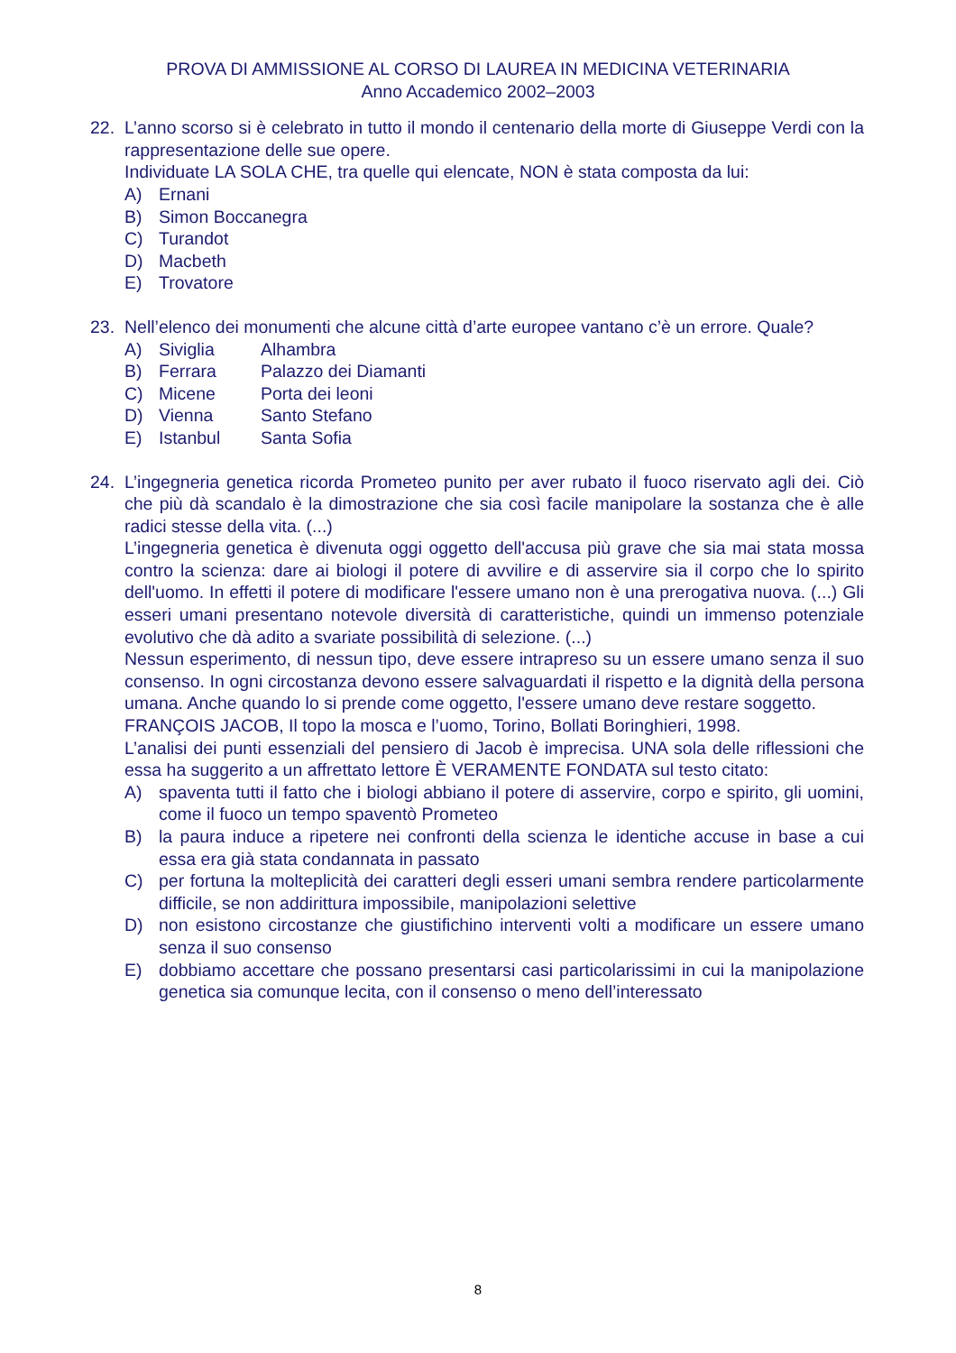PROVA DI AMMISSIONE AL CORSO DI LAUREA IN MEDICINA VETERINARIA
Anno Accademico 2002–2003
22. L’anno scorso si è celebrato in tutto il mondo il centenario della morte di Giuseppe Verdi con la rappresentazione delle sue opere.
Individuate LA SOLA CHE, tra quelle qui elencate, NON è stata composta da lui:
A) Ernani
B) Simon Boccanegra
C) Turandot
D) Macbeth
E) Trovatore
23. Nell’elenco dei monumenti che alcune città d’arte europee vantano c’è un errore. Quale?
A) Siviglia Alhambra
B) Ferrara Palazzo dei Diamanti
C) Micene Porta dei leoni
D) Vienna Santo Stefano
E) Istanbul Santa Sofia
24. L’ingegneria genetica ricorda Prometeo punito per aver rubato il fuoco riservato agli dei. Ciò che più dà scandalo è la dimostrazione che sia così facile manipolare la sostanza che è alle radici stesse della vita. (...)
L’ingegneria genetica è divenuta oggi oggetto dell'accusa più grave che sia mai stata mossa contro la scienza: dare ai biologi il potere di avvilire e di asservire sia il corpo che lo spirito dell'uomo. In effetti il potere di modificare l'essere umano non è una prerogativa nuova. (...) Gli esseri umani presentano notevole diversità di caratteristiche, quindi un immenso potenziale evolutivo che dà adito a svariate possibilità di selezione. (...)
Nessun esperimento, di nessun tipo, deve essere intrapreso su un essere umano senza il suo consenso. In ogni circostanza devono essere salvaguardati il rispetto e la dignità della persona umana. Anche quando lo si prende come oggetto, l'essere umano deve restare soggetto.
FRANÇOIS JACOB, Il topo la mosca e l’uomo, Torino, Bollati Boringhieri, 1998.
L’analisi dei punti essenziali del pensiero di Jacob è imprecisa. UNA sola delle riflessioni che essa ha suggerito a un affrettato lettore È VERAMENTE FONDATA sul testo citato:
A) spaventa tutti il fatto che i biologi abbiano il potere di asservire, corpo e spirito, gli uomini, come il fuoco un tempo spaventò Prometeo
B) la paura induce a ripetere nei confronti della scienza le identiche accuse in base a cui essa era già stata condannata in passato
C) per fortuna la molteplicità dei caratteri degli esseri umani sembra rendere particolarmente difficile, se non addirittura impossibile, manipolazioni selettive
D) non esistono circostanze che giustifichino interventi volti a modificare un essere umano senza il suo consenso
E) dobbiamo accettare che possano presentarsi casi particolarissimi in cui la manipolazione genetica sia comunque lecita, con il consenso o meno dell’interessato
8